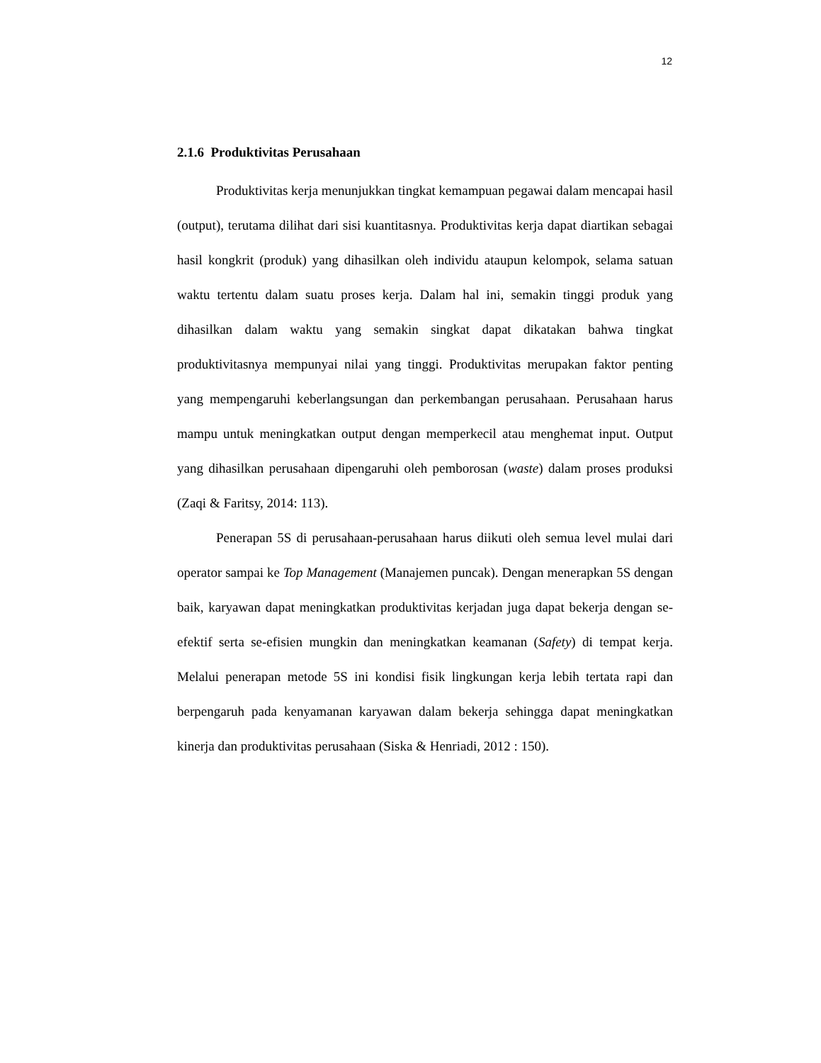12
2.1.6 Produktivitas Perusahaan
Produktivitas kerja menunjukkan tingkat kemampuan pegawai dalam mencapai hasil (output), terutama dilihat dari sisi kuantitasnya. Produktivitas kerja dapat diartikan sebagai hasil kongkrit (produk) yang dihasilkan oleh individu ataupun kelompok, selama satuan waktu tertentu dalam suatu proses kerja. Dalam hal ini, semakin tinggi produk yang dihasilkan dalam waktu yang semakin singkat dapat dikatakan bahwa tingkat produktivitasnya mempunyai nilai yang tinggi. Produktivitas merupakan faktor penting yang mempengaruhi keberlangsungan dan perkembangan perusahaan. Perusahaan harus mampu untuk meningkatkan output dengan memperkecil atau menghemat input. Output yang dihasilkan perusahaan dipengaruhi oleh pemborosan (waste) dalam proses produksi (Zaqi & Faritsy, 2014: 113).
Penerapan 5S di perusahaan-perusahaan harus diikuti oleh semua level mulai dari operator sampai ke Top Management (Manajemen puncak). Dengan menerapkan 5S dengan baik, karyawan dapat meningkatkan produktivitas kerjadan juga dapat bekerja dengan se-efektif serta se-efisien mungkin dan meningkatkan keamanan (Safety) di tempat kerja. Melalui penerapan metode 5S ini kondisi fisik lingkungan kerja lebih tertata rapi dan berpengaruh pada kenyamanan karyawan dalam bekerja sehingga dapat meningkatkan kinerja dan produktivitas perusahaan (Siska & Henriadi, 2012 : 150).